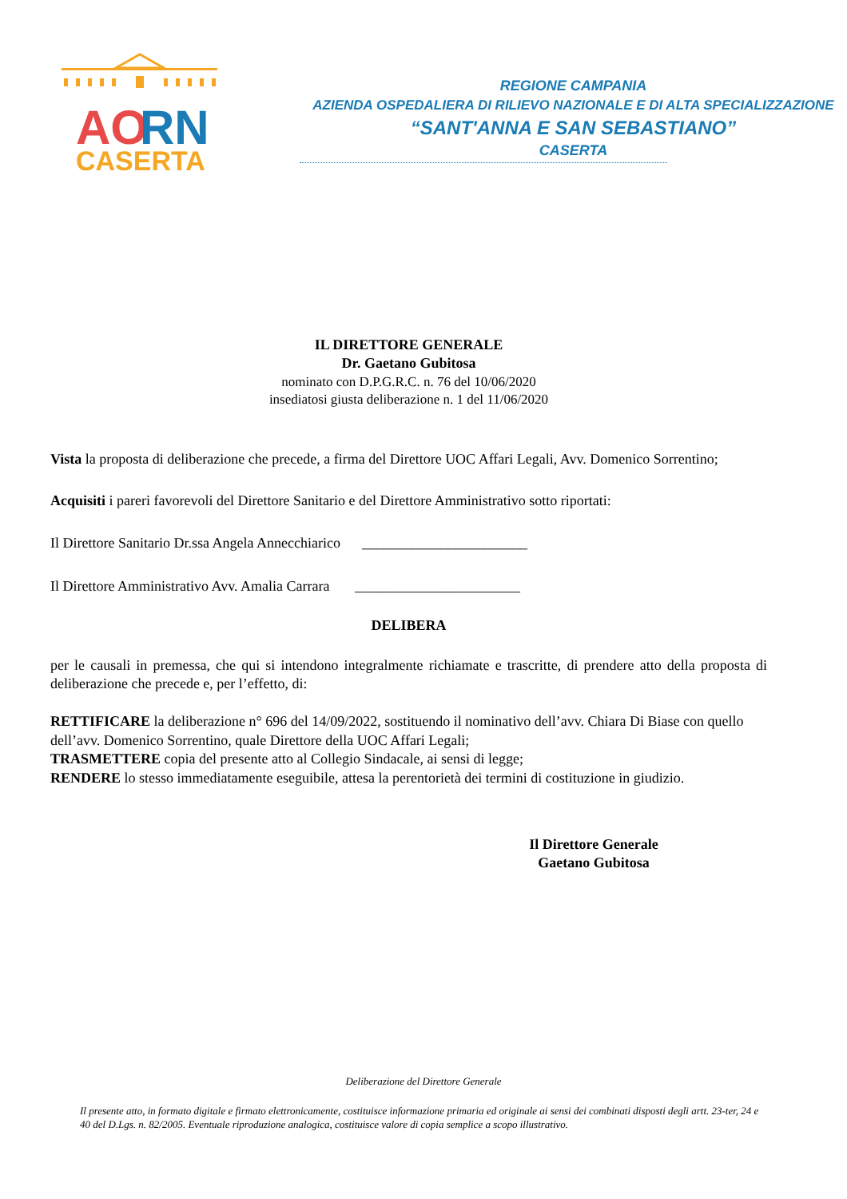AO
RN
CASERTA
REGIONE CAMPANIA
AZIENDA OSPEDALIERA DI RILIEVO NAZIONALE E DI ALTA SPECIALIZZAZIONE
“SANT'ANNA E SAN SEBASTIANO”
CASERTA
IL DIRETTORE GENERALE
Dr. Gaetano Gubitosa
nominato con D.P.G.R.C. n. 76 del 10/06/2020
insediatosi giusta deliberazione n. 1 del 11/06/2020
Vista la proposta di deliberazione che precede, a firma del Direttore UOC Affari Legali, Avv. Domenico Sorrentino;
Acquisiti i pareri favorevoli del Direttore Sanitario e del Direttore Amministrativo sotto riportati:
Il Direttore Sanitario Dr.ssa Angela Annecchiarico _______________________
Il Direttore Amministrativo Avv. Amalia Carrara _______________________
DELIBERA
per le causali in premessa, che qui si intendono integralmente richiamate e trascritte, di prendere atto della proposta di deliberazione che precede e, per l’effetto, di:
RETTIFICARE la deliberazione n° 696 del 14/09/2022, sostituendo il nominativo dell’avv. Chiara Di Biase con quello dell’avv. Domenico Sorrentino, quale Direttore della UOC Affari Legali;
TRASMETTERE copia del presente atto al Collegio Sindacale, ai sensi di legge;
RENDERE lo stesso immediatamente eseguibile, attesa la perentorietà dei termini di costituzione in giudizio.
Il Direttore Generale
Gaetano Gubitosa
Deliberazione del Direttore Generale
Il presente atto, in formato digitale e firmato elettronicamente, costituisce informazione primaria ed originale ai sensi dei combinati disposti degli artt. 23-ter, 24 e 40 del D.Lgs. n. 82/2005. Eventuale riproduzione analogica, costituisce valore di copia semplice a scopo illustrativo.